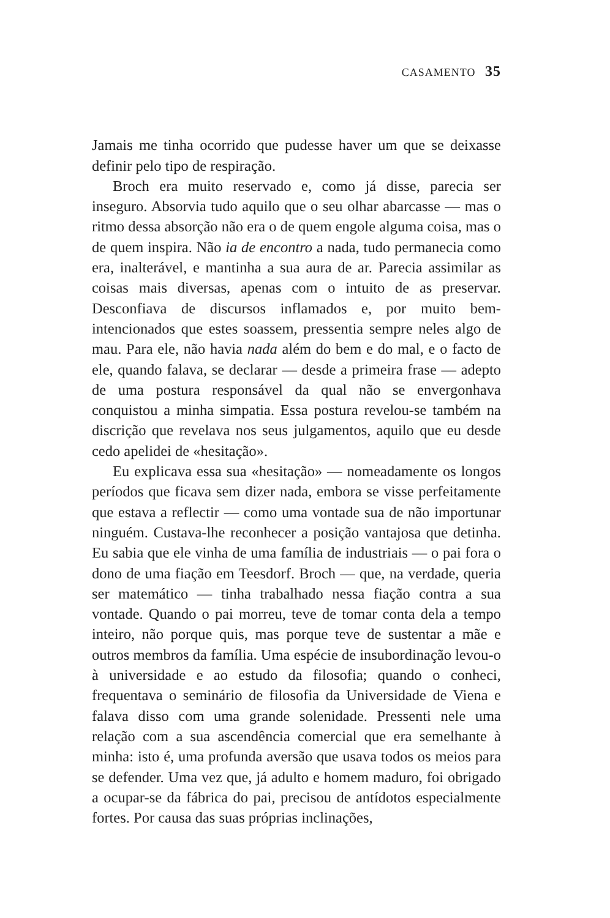CASAMENTO 35
Jamais me tinha ocorrido que pudesse haver um que se deixasse definir pelo tipo de respiração.
Broch era muito reservado e, como já disse, parecia ser inseguro. Absorvia tudo aquilo que o seu olhar abarcasse — mas o ritmo dessa absorção não era o de quem engole alguma coisa, mas o de quem inspira. Não ia de encontro a nada, tudo permanecia como era, inalterável, e mantinha a sua aura de ar. Parecia assimilar as coisas mais diversas, apenas com o intuito de as preservar. Desconfiava de discursos inflamados e, por muito bem-intencionados que estes soassem, pressentia sempre neles algo de mau. Para ele, não havia nada além do bem e do mal, e o facto de ele, quando falava, se declarar — desde a primeira frase — adepto de uma postura responsável da qual não se envergonhava conquistou a minha simpatia. Essa postura revelou-se também na discrição que revelava nos seus julgamentos, aquilo que eu desde cedo apelidei de «hesitação».
Eu explicava essa sua «hesitação» — nomeadamente os longos períodos que ficava sem dizer nada, embora se visse perfeitamente que estava a reflectir — como uma vontade sua de não importunar ninguém. Custava-lhe reconhecer a posição vantajosa que detinha. Eu sabia que ele vinha de uma família de industriais — o pai fora o dono de uma fiação em Teesdorf. Broch — que, na verdade, queria ser matemático — tinha trabalhado nessa fiação contra a sua vontade. Quando o pai morreu, teve de tomar conta dela a tempo inteiro, não porque quis, mas porque teve de sustentar a mãe e outros membros da família. Uma espécie de insubordinação levou-o à universidade e ao estudo da filosofia; quando o conheci, frequentava o seminário de filosofia da Universidade de Viena e falava disso com uma grande solenidade. Pressenti nele uma relação com a sua ascendência comercial que era semelhante à minha: isto é, uma profunda aversão que usava todos os meios para se defender. Uma vez que, já adulto e homem maduro, foi obrigado a ocupar-se da fábrica do pai, precisou de antídotos especialmente fortes. Por causa das suas próprias inclinações,